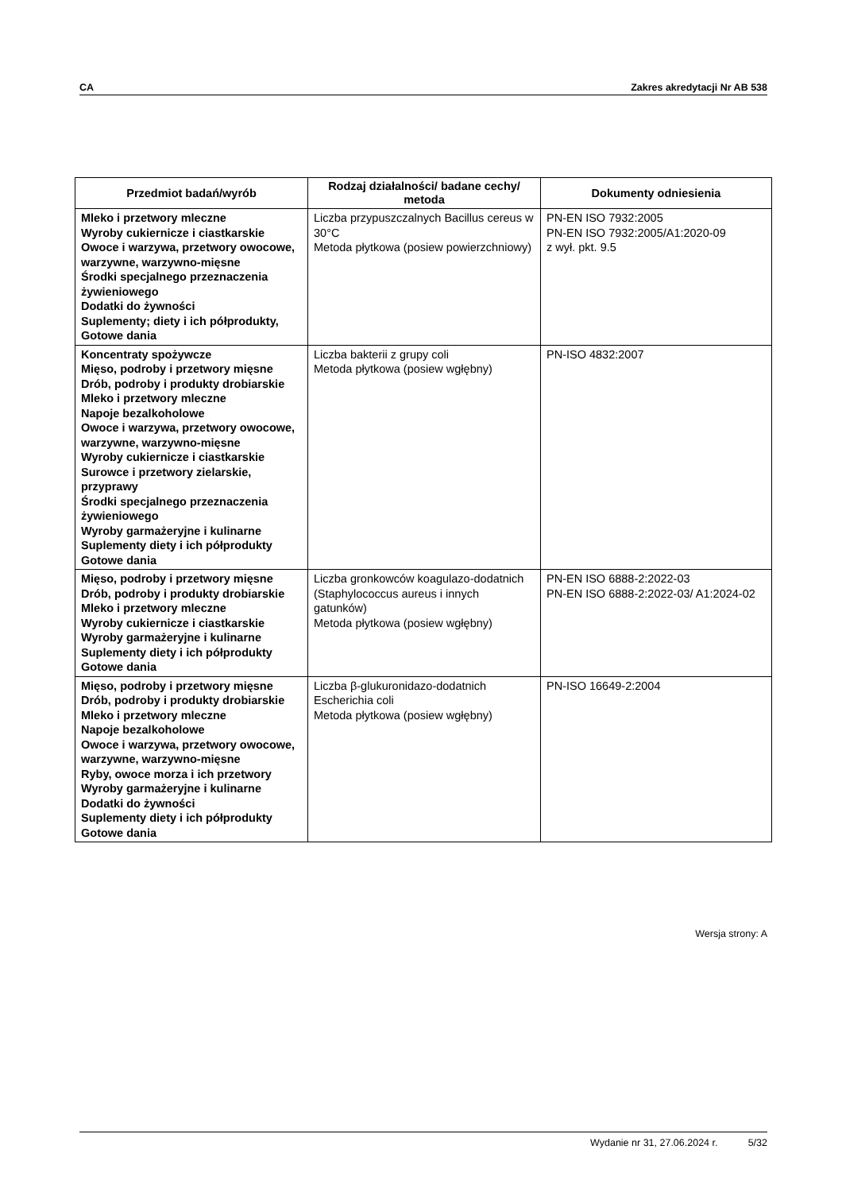CA Zakres akredytacji Nr AB 538
| Przedmiot badań/wyrób | Rodzaj działalności/ badane cechy/ metoda | Dokumenty odniesienia |
| --- | --- | --- |
| Mleko i przetwory mleczne Wyroby cukiernicze i ciastkarskie Owoce i warzywa, przetwory owocowe, warzywne, warzywno-mięsne Środki specjalnego przeznaczenia żywieniowego Dodatki do żywności Suplementy; diety i ich półprodukty, Gotowe dania | Liczba przypuszczalnych Bacillus cereus w 30°C Metoda płytkowa (posiew powierzchniowy) | PN-EN ISO 7932:2005 PN-EN ISO 7932:2005/A1:2020-09 z wył. pkt. 9.5 |
| Koncentraty spożywcze Mięso, podroby i przetwory mięsne Drób, podroby i produkty drobiarskie Mleko i przetwory mleczne Napoje bezalkoholowe Owoce i warzywa, przetwory owocowe, warzywne, warzywno-mięsne Wyroby cukiernicze i ciastkarskie Surowce i przetwory zielarskie, przyprawy Środki specjalnego przeznaczenia żywieniowego Wyroby garmażeryjne i kulinarne Suplementy diety i ich półprodukty Gotowe dania | Liczba bakterii z grupy coli Metoda płytkowa (posiew wgłębny) | PN-ISO 4832:2007 |
| Mięso, podroby i przetwory mięsne Drób, podroby i produkty drobiarskie Mleko i przetwory mleczne Wyroby cukiernicze i ciastkarskie Wyroby garmażeryjne i kulinarne Suplementy diety i ich półprodukty Gotowe dania | Liczba gronkowców koagulazo-dodatnich (Staphylococcus aureus i innych gatunków) Metoda płytkowa (posiew wgłębny) | PN-EN ISO 6888-2:2022-03 PN-EN ISO 6888-2:2022-03/ A1:2024-02 |
| Mięso, podroby i przetwory mięsne Drób, podroby i produkty drobiarskie Mleko i przetwory mleczne Napoje bezalkoholowe Owoce i warzywa, przetwory owocowe, warzywne, warzywno-mięsne Ryby, owoce morza i ich przetwory Wyroby garmażeryjne i kulinarne Dodatki do żywności Suplementy diety i ich półprodukty Gotowe dania | Liczba β-glukuronidazo-dodatnich Escherichia coli Metoda płytkowa (posiew wgłębny) | PN-ISO 16649-2:2004 |
Wersja strony: A
Wydanie nr 31, 27.06.2024 r. 5/32